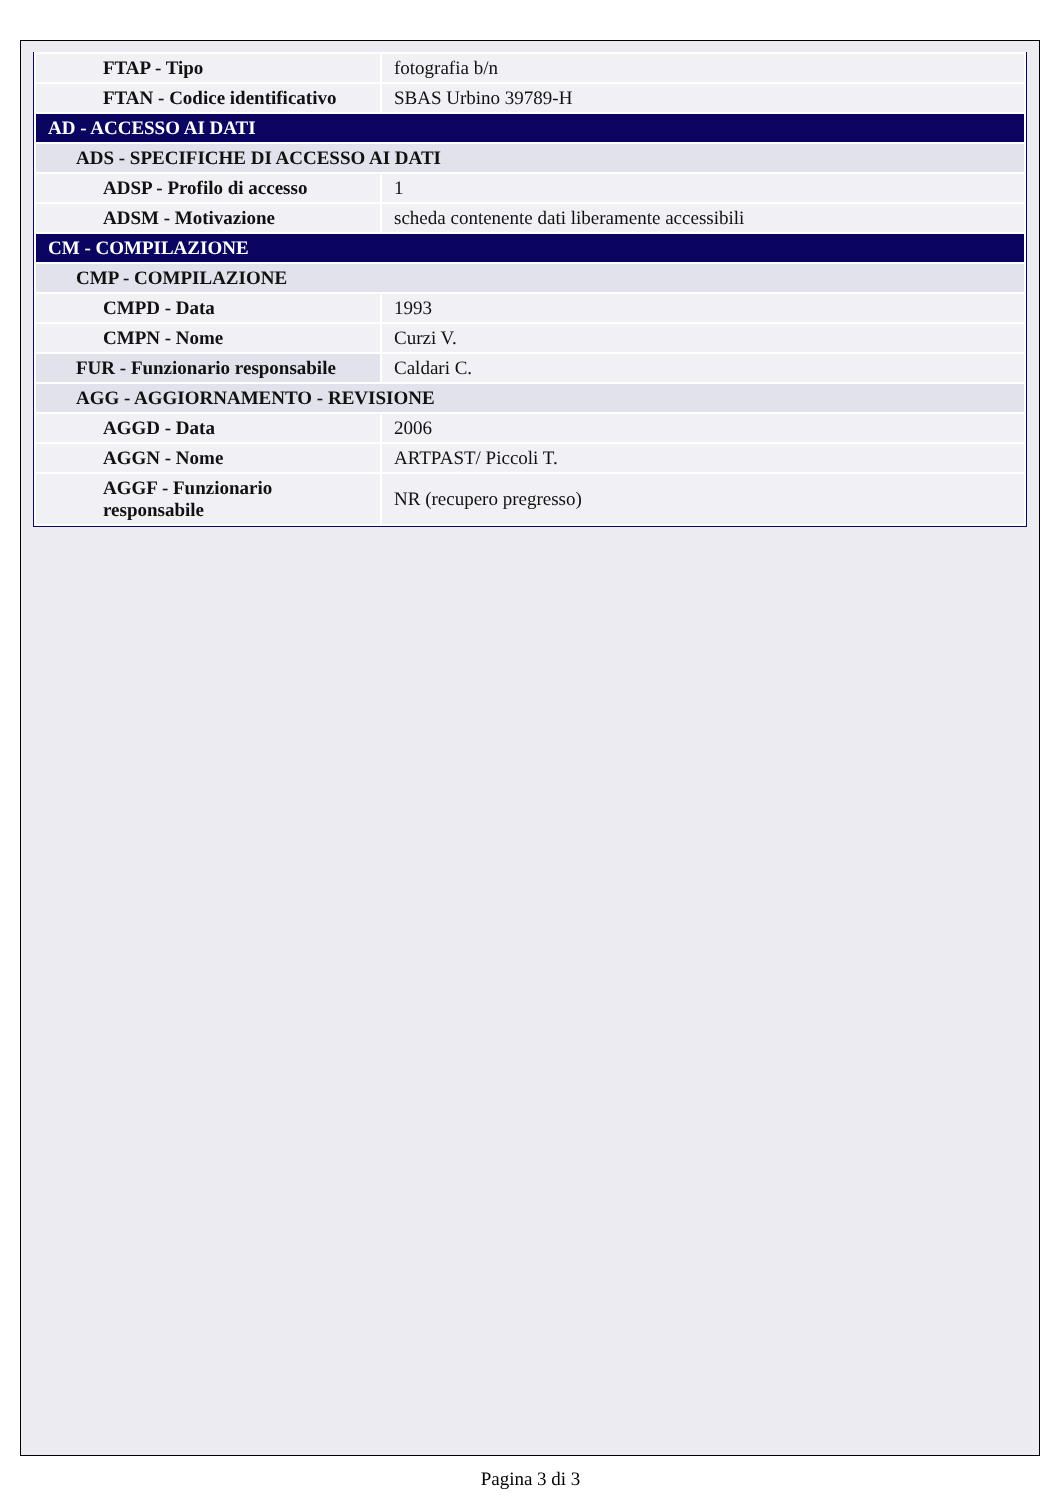| FTAP - Tipo | fotografia b/n |
| FTAN - Codice identificativo | SBAS Urbino 39789-H |
| AD - ACCESSO AI DATI | |
| ADS - SPECIFICHE DI ACCESSO AI DATI | |
| ADSP - Profilo di accesso | 1 |
| ADSM - Motivazione | scheda contenente dati liberamente accessibili |
| CM - COMPILAZIONE | |
| CMP - COMPILAZIONE | |
| CMPD - Data | 1993 |
| CMPN - Nome | Curzi V. |
| FUR - Funzionario responsabile | Caldari C. |
| AGG - AGGIORNAMENTO - REVISIONE | |
| AGGD - Data | 2006 |
| AGGN - Nome | ARTPAST/ Piccoli T. |
| AGGF - Funzionario responsabile | NR (recupero pregresso) |
Pagina 3 di 3